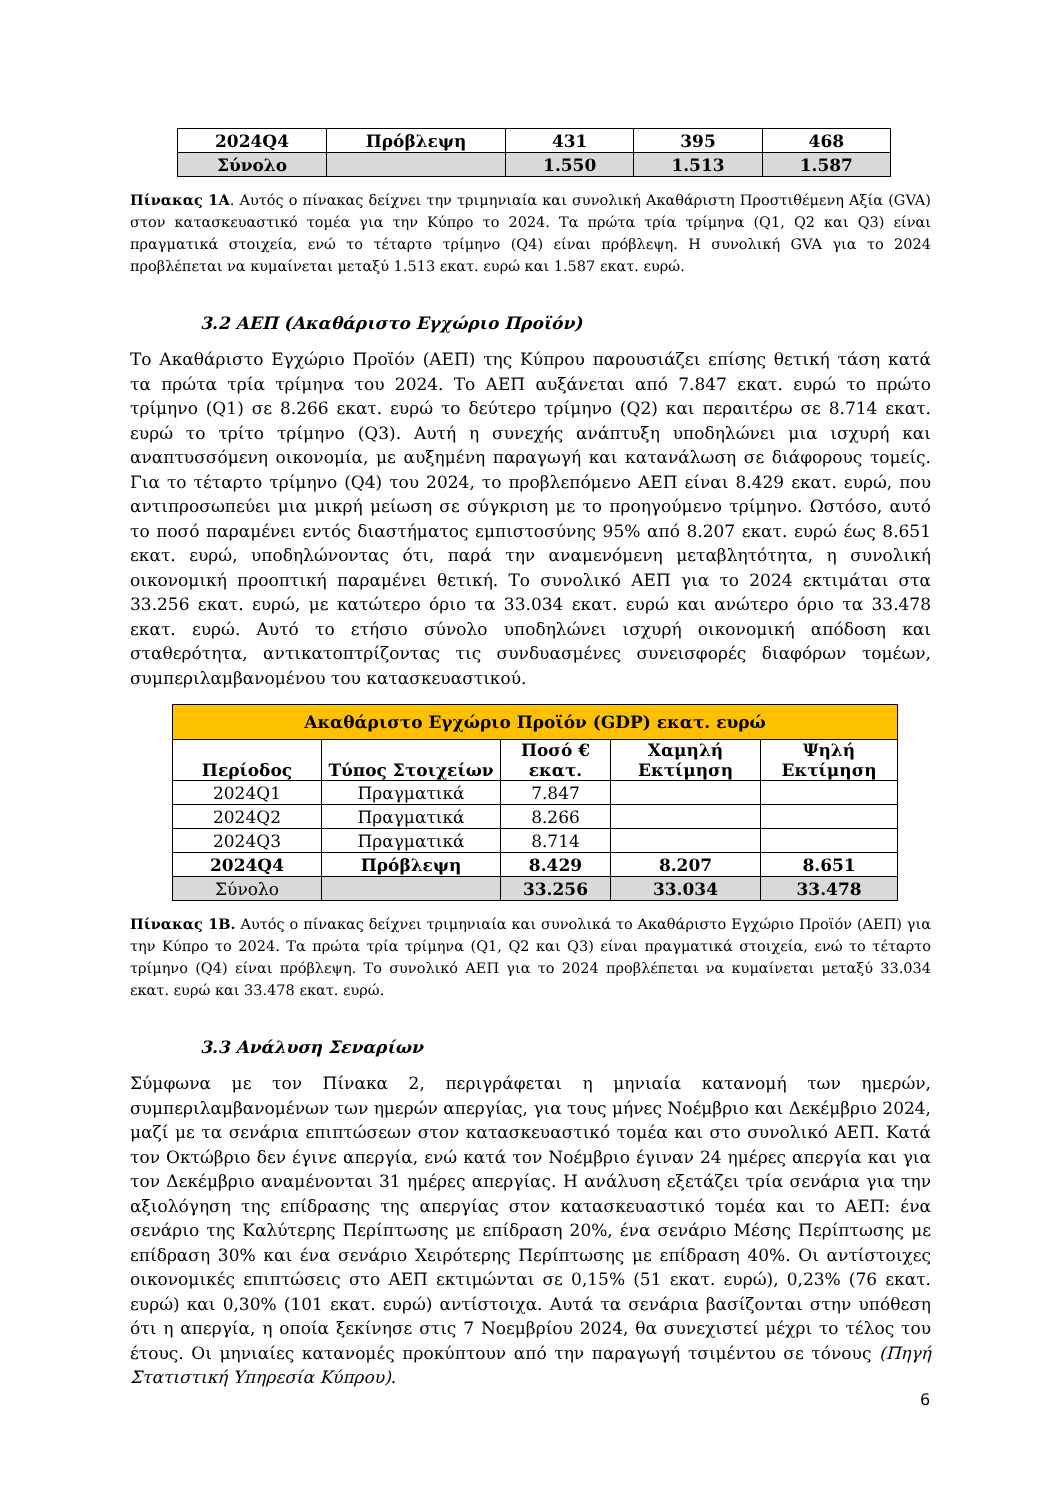| 2024Q4 | Πρόβλεψη | 431 | 395 | 468 |
| Σύνολο | | 1.550 | 1.513 | 1.587 |
Πίνακας 1Α. Αυτός ο πίνακας δείχνει την τριμηνιαία και συνολική Ακαθάριστη Προστιθέμενη Αξία (GVA) στον κατασκευαστικό τομέα για την Κύπρο το 2024. Τα πρώτα τρία τρίμηνα (Q1, Q2 και Q3) είναι πραγματικά στοιχεία, ενώ το τέταρτο τρίμηνο (Q4) είναι πρόβλεψη. Η συνολική GVA για το 2024 προβλέπεται να κυμαίνεται μεταξύ 1.513 εκατ. ευρώ και 1.587 εκατ. ευρώ.
3.2 ΑΕΠ (Ακαθάριστο Εγχώριο Προϊόν)
Το Ακαθάριστο Εγχώριο Προϊόν (ΑΕΠ) της Κύπρου παρουσιάζει επίσης θετική τάση κατά τα πρώτα τρία τρίμηνα του 2024. Το ΑΕΠ αυξάνεται από 7.847 εκατ. ευρώ το πρώτο τρίμηνο (Q1) σε 8.266 εκατ. ευρώ το δεύτερο τρίμηνο (Q2) και περαιτέρω σε 8.714 εκατ. ευρώ το τρίτο τρίμηνο (Q3). Αυτή η συνεχής ανάπτυξη υποδηλώνει μια ισχυρή και αναπτυσσόμενη οικονομία, με αυξημένη παραγωγή και κατανάλωση σε διάφορους τομείς. Για το τέταρτο τρίμηνο (Q4) του 2024, το προβλεπόμενο ΑΕΠ είναι 8.429 εκατ. ευρώ, που αντιπροσωπεύει μια μικρή μείωση σε σύγκριση με το προηγούμενο τρίμηνο. Ωστόσο, αυτό το ποσό παραμένει εντός διαστήματος εμπιστοσύνης 95% από 8.207 εκατ. ευρώ έως 8.651 εκατ. ευρώ, υποδηλώνοντας ότι, παρά την αναμενόμενη μεταβλητότητα, η συνολική οικονομική προοπτική παραμένει θετική. Το συνολικό ΑΕΠ για το 2024 εκτιμάται στα 33.256 εκατ. ευρώ, με κατώτερο όριο τα 33.034 εκατ. ευρώ και ανώτερο όριο τα 33.478 εκατ. ευρώ. Αυτό το ετήσιο σύνολο υποδηλώνει ισχυρή οικονομική απόδοση και σταθερότητα, αντικατοπτρίζοντας τις συνδυασμένες συνεισφορές διαφόρων τομέων, συμπεριλαμβανομένου του κατασκευαστικού.
| Ακαθάριστο Εγχώριο Προϊόν (GDP) εκατ. ευρώ | | | | |
| --- | --- | --- | --- | --- |
| Περίοδος | Τύπος Στοιχείων | Ποσό € εκατ. | Χαμηλή Εκτίμηση | Ψηλή Εκτίμηση |
| 2024Q1 | Πραγματικά | 7.847 | | |
| 2024Q2 | Πραγματικά | 8.266 | | |
| 2024Q3 | Πραγματικά | 8.714 | | |
| 2024Q4 | Πρόβλεψη | 8.429 | 8.207 | 8.651 |
| Σύνολο | | 33.256 | 33.034 | 33.478 |
Πίνακας 1Β. Αυτός ο πίνακας δείχνει τριμηνιαία και συνολικά το Ακαθάριστο Εγχώριο Προϊόν (ΑΕΠ) για την Κύπρο το 2024. Τα πρώτα τρία τρίμηνα (Q1, Q2 και Q3) είναι πραγματικά στοιχεία, ενώ το τέταρτο τρίμηνο (Q4) είναι πρόβλεψη. Το συνολικό ΑΕΠ για το 2024 προβλέπεται να κυμαίνεται μεταξύ 33.034 εκατ. ευρώ και 33.478 εκατ. ευρώ.
3.3 Ανάλυση Σεναρίων
Σύμφωνα με τον Πίνακα 2, περιγράφεται η μηνιαία κατανομή των ημερών, συμπεριλαμβανομένων των ημερών απεργίας, για τους μήνες Νοέμβριο και Δεκέμβριο 2024, μαζί με τα σενάρια επιπτώσεων στον κατασκευαστικό τομέα και στο συνολικό ΑΕΠ. Κατά τον Οκτώβριο δεν έγινε απεργία, ενώ κατά τον Νοέμβριο έγιναν 24 ημέρες απεργία και για τον Δεκέμβριο αναμένονται 31 ημέρες απεργίας. Η ανάλυση εξετάζει τρία σενάρια για την αξιολόγηση της επίδρασης της απεργίας στον κατασκευαστικό τομέα και το ΑΕΠ: ένα σενάριο της Καλύτερης Περίπτωσης με επίδραση 20%, ένα σενάριο Μέσης Περίπτωσης με επίδραση 30% και ένα σενάριο Χειρότερης Περίπτωσης με επίδραση 40%. Οι αντίστοιχες οικονομικές επιπτώσεις στο ΑΕΠ εκτιμώνται σε 0,15% (51 εκατ. ευρώ), 0,23% (76 εκατ. ευρώ) και 0,30% (101 εκατ. ευρώ) αντίστοιχα. Αυτά τα σενάρια βασίζονται στην υπόθεση ότι η απεργία, η οποία ξεκίνησε στις 7 Νοεμβρίου 2024, θα συνεχιστεί μέχρι το τέλος του έτους. Οι μηνιαίες κατανομές προκύπτουν από την παραγωγή τσιμέντου σε τόνους (Πηγή Στατιστική Υπηρεσία Κύπρου).
6